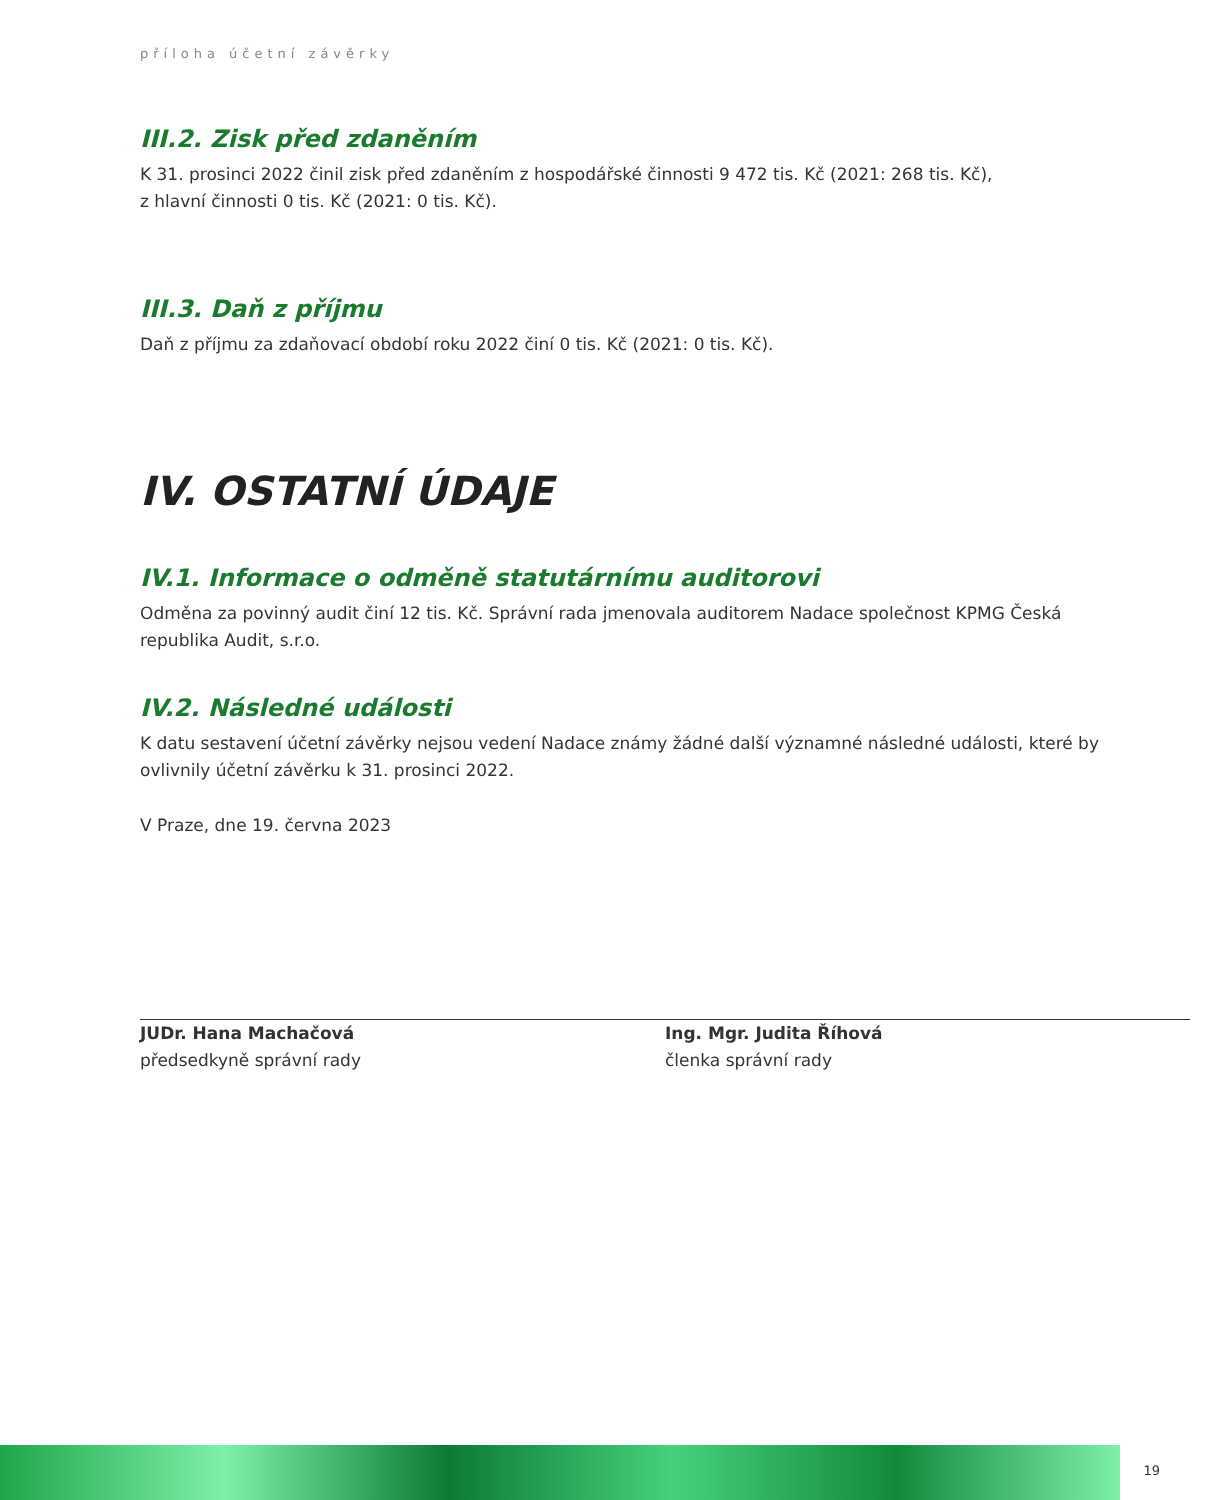příloha účetní závěrky
III.2. Zisk před zdaněním
K 31. prosinci 2022 činil zisk před zdaněním z hospodářské činnosti 9 472 tis. Kč (2021: 268 tis. Kč),
z hlavní činnosti 0 tis. Kč (2021: 0 tis. Kč).
III.3. Daň z příjmu
Daň z příjmu za zdaňovací období roku 2022 činí 0 tis. Kč (2021: 0 tis. Kč).
IV. OSTATNÍ ÚDAJE
IV.1. Informace o odměně statutárnímu auditorovi
Odměna za povinný audit činí 12 tis. Kč. Správní rada jmenovala auditorem Nadace společnost KPMG Česká republika Audit, s.r.o.
IV.2. Následné události
K datu sestavení účetní závěrky nejsou vedení Nadace známy žádné další významné následné události, které by ovlivnily účetní závěrku k 31. prosinci 2022.
V Praze, dne 19. června 2023
JUDr. Hana Machačová
předsedkyně správní rady
Ing. Mgr. Judita Říhová
členka správní rady
19